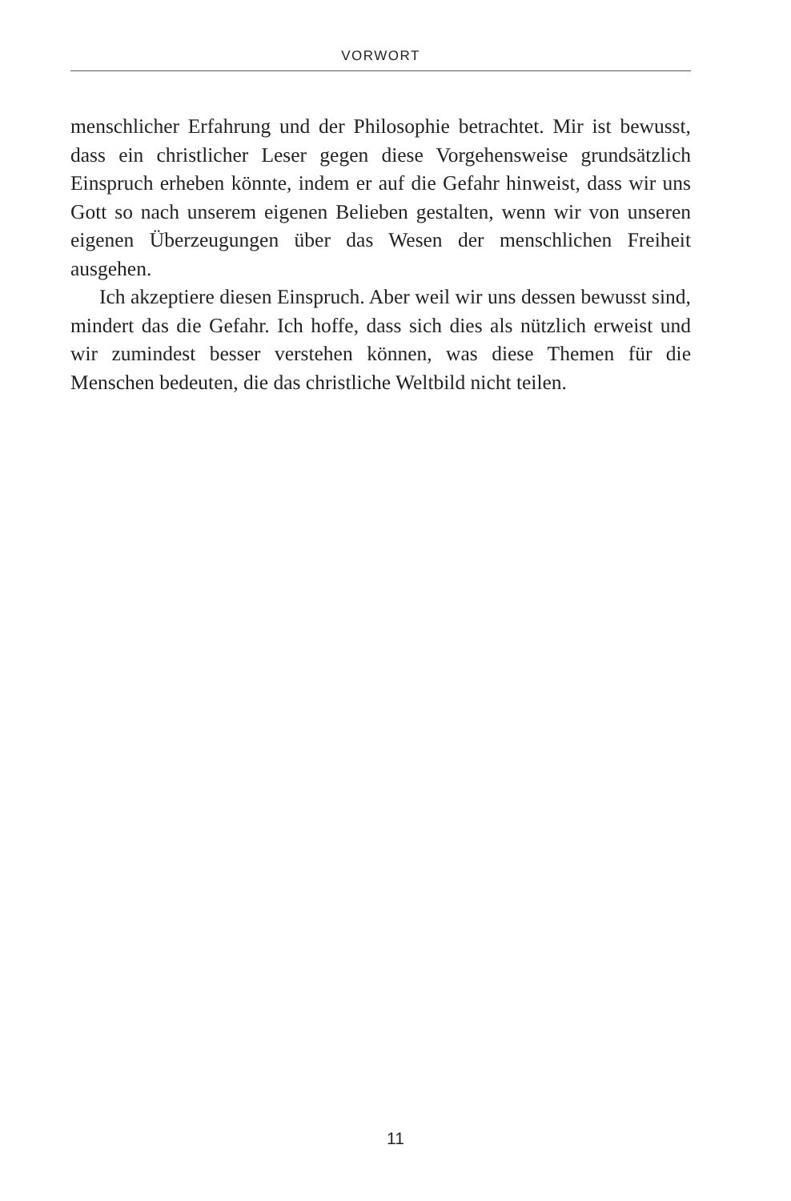VORWORT
menschlicher Erfahrung und der Philosophie betrachtet. Mir ist bewusst, dass ein christlicher Leser gegen diese Vorgehensweise grundsätzlich Einspruch erheben könnte, indem er auf die Gefahr hinweist, dass wir uns Gott so nach unserem eigenen Belieben gestalten, wenn wir von unseren eigenen Überzeugungen über das Wesen der menschlichen Freiheit ausgehen.
Ich akzeptiere diesen Einspruch. Aber weil wir uns dessen bewusst sind, mindert das die Gefahr. Ich hoffe, dass sich dies als nützlich erweist und wir zumindest besser verstehen können, was diese Themen für die Menschen bedeuten, die das christliche Weltbild nicht teilen.
11